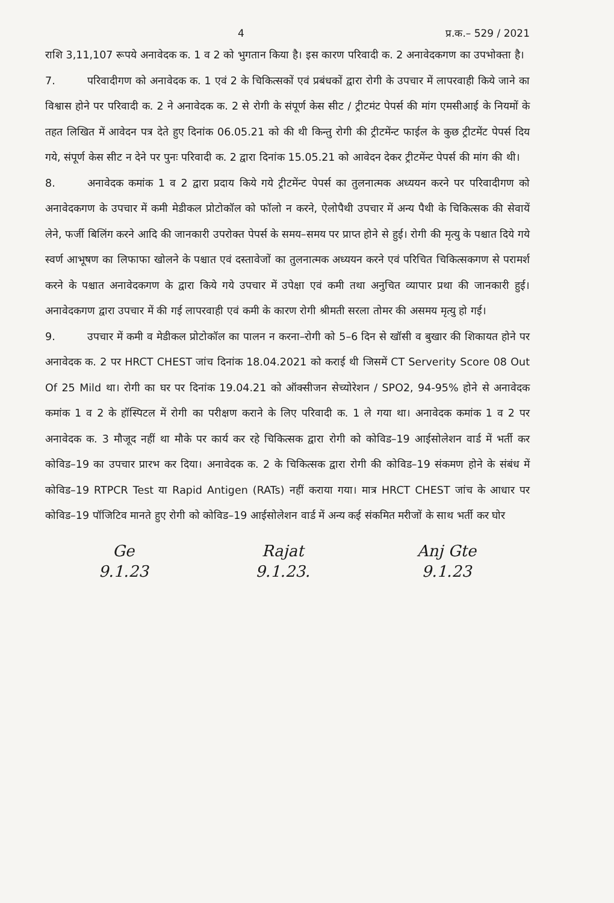4 प्र.क.– 529 / 2021
राशि 3,11,107 रूपये अनावेदक क. 1 व 2 को भुगतान किया है। इस कारण परिवादी क. 2 अनावेदकगण का उपभोक्ता है।
7. परिवादीगण को अनावेदक क. 1 एवं 2 के चिकित्सकों एवं प्रबंधकों द्वारा रोगी के उपचार में लापरवाही किये जाने का विश्वास होने पर परिवादी क. 2 ने अनावेदक क. 2 से रोगी के संपूर्ण केस सीट / ट्रीटमंट पेपर्स की मांग एमसीआई के नियमों के तहत लिखित में आवेदन पत्र देते हुए दिनांक 06.05.21 को की थी किन्तु रोगी की ट्रीटमेंन्ट फाईल के कुछ ट्रीटमेंट पेपर्स दिय गये, संपूर्ण केस सीट न देने पर पुनः परिवादी क. 2 द्वारा दिनांक 15.05.21 को आवेदन देकर ट्रीटमेंन्ट पेपर्स की मांग की थी।
8. अनावेदक कमांक 1 व 2 द्वारा प्रदाय किये गये ट्रीटमेंन्ट पेपर्स का तुलनात्मक अध्ययन करने पर परिवादीगण को अनावेदकगण के उपचार में कमी मेडीकल प्रोटोकॉल को फॉलो न करने, ऐलोपैथी उपचार में अन्य पैथी के चिकित्सक की सेवायें लेने, फर्जी बिलिंग करने आदि की जानकारी उपरोक्त पेपर्स के समय–समय पर प्राप्त होने से हुई। रोगी की मृत्यु के पश्चात दिये गये स्वर्ण आभूषण का लिफाफा खोलने के पश्चात एवं दस्तावेजों का तुलनात्मक अध्ययन करने एवं परिचित चिकित्सकगण से परामर्श करने के पश्चात अनावेदकगण के द्वारा किये गये उपचार में उपेक्षा एवं कमी तथा अनुचित व्यापार प्रथा की जानकारी हुई। अनावेदकगण द्वारा उपचार में की गई लापरवाही एवं कमी के कारण रोगी श्रीमती सरला तोमर की असमय मृत्यु हो गई।
9. उपचार में कमी व मेडीकल प्रोटोकॉल का पालन न करना–रोगी को 5–6 दिन से खॉसी व बुखार की शिकायत होने पर अनावेदक क. 2 पर HRCT CHEST जांच दिनांक 18.04.2021 को कराई थी जिसमें CT Serverity Score 08 Out Of 25 Mild था। रोगी का घर पर दिनांक 19.04.21 को ऑक्सीजन सेच्योरेशन / SPO2, 94-95% होने से अनावेदक कमांक 1 व 2 के हॉस्पिटल में रोगी का परीक्षण कराने के लिए परिवादी क. 1 ले गया था। अनावेदक कमांक 1 व 2 पर अनावेदक क. 3 मौजूद नहीं था मौके पर कार्य कर रहे चिकित्सक द्वारा रोगी को कोविड–19 आईसोलेशन वार्ड में भर्ती कर कोविड–19 का उपचार प्रारभ कर दिया। अनावेदक क. 2 के चिकित्सक द्वारा रोगी की कोविड–19 संकमण होने के संबंध में कोविड–19 RTPCR Test या Rapid Antigen (RATs) नहीं कराया गया। मात्र HRCT CHEST जांच के आधार पर कोविड–19 पॉजिटिव मानते हुए रोगी को कोविड–19 आईसोलेशन वार्ड में अन्य कई संकमित मरीजों के साथ भर्ती कर घोर
Ge
9.1.23
Rajat
9.1.23.
Anj Gte
9.1.23